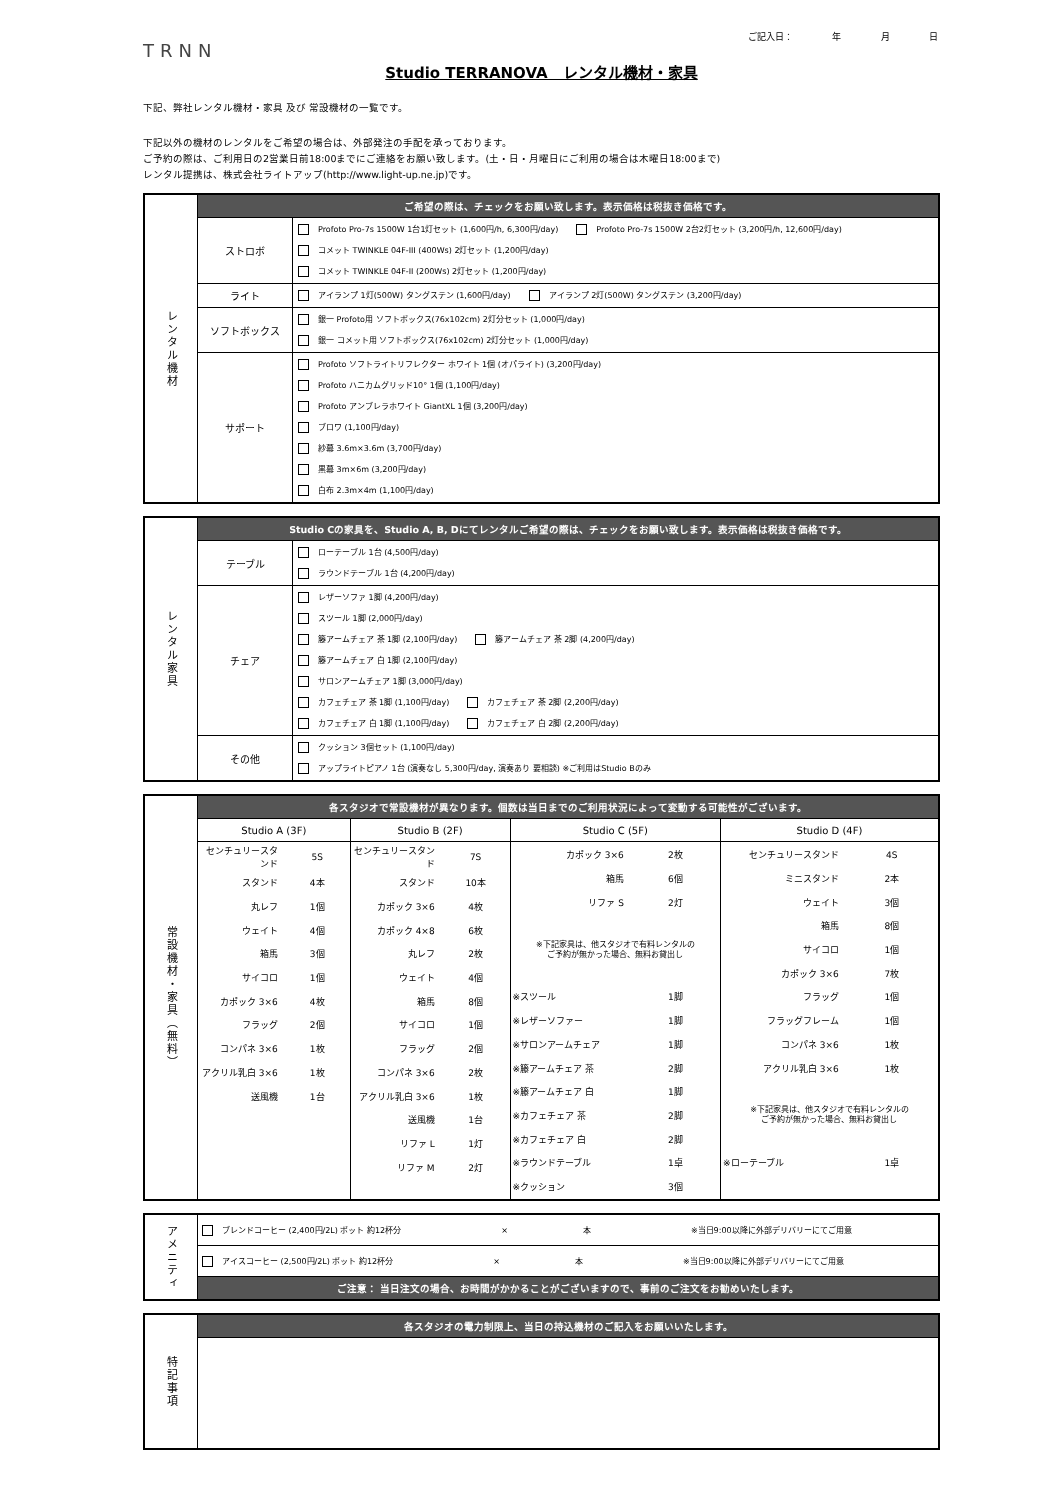TRNN
ご記入日： 年 月 日
Studio TERRANOVA　レンタル機材・家具
下記、弊社レンタル機材・家具 及び 常設機材の一覧です。
下記以外の機材のレンタルをご希望の場合は、外部発注の手配を承っております。
ご予約の際は、ご利用日の2営業日前18:00までにご連絡をお願い致します。(土・日・月曜日にご利用の場合は木曜日18:00まで)
レンタル提携は、株式会社ライトアップ(http://www.light-up.ne.jp)です。
| レンタル機材 | ご希望の際は、チェックをお願い致します。表示価格は税抜き価格です。 | |
| | ストロボ | Profoto Pro-7s 1500W 1台1灯セット (1,600円/h, 6,300円/day) Profoto Pro-7s 1500W 2台2灯セット (3,200円/h, 12,600円/day) コメット TWINKLE 04F-III (400Ws) 2灯セット (1,200円/day) コメット TWINKLE 04F-II (200Ws) 2灯セット (1,200円/day) |
| | ライト | アイランプ 1灯(500W) タングステン (1,600円/day) アイランプ 2灯(500W) タングステン (3,200円/day) |
| | ソフトボックス | 銀一 Profoto用 ソフトボックス(76x102cm) 2灯分セット (1,000円/day) 銀一 コメット用 ソフトボックス(76x102cm) 2灯分セット (1,000円/day) |
| | サポート | Profoto ソフトライトリフレクター ホワイト 1個 (オパライト) (3,200円/day) Profoto ハニカムグリッド10° 1個 (1,100円/day) Profoto アンブレラホワイト GiantXL 1個 (3,200円/day) ブロワ (1,100円/day) 紗幕 3.6m×3.6m (3,700円/day) 黒幕 3m×6m (3,200円/day) 白布 2.3m×4m (1,100円/day) |
| レンタル家具 | Studio Cの家具を、Studio A, B, Dにてレンタルご希望の際は、チェックをお願い致します。表示価格は税抜き価格です。 | |
| | テーブル | ローテーブル 1台 (4,500円/day) ラウンドテーブル 1台 (4,200円/day) |
| | チェア | レザーソファ 1脚 (4,200円/day) スツール 1脚 (2,000円/day) 籐アームチェア 茶 1脚 (2,100円/day) 籐アームチェア 茶 2脚 (4,200円/day) 籐アームチェア 白 1脚 (2,100円/day) サロンアームチェア 1脚 (3,000円/day) カフェチェア 茶 1脚 (1,100円/day) カフェチェア 茶 2脚 (2,200円/day) カフェチェア 白 1脚 (1,100円/day) カフェチェア 白 2脚 (2,200円/day) |
| | その他 | クッション 3個セット (1,100円/day) アップライトピアノ 1台 (演奏なし 5,300円/day, 演奏あり 要相談) ※ご利用はStudio Bのみ |
| 常設機材・家具（無料） | 各スタジオで常設機材が異なります。個数は当日までのご利用状況によって変動する可能性がございます。 | | | |
| | Studio A (3F) | Studio B (2F) | Studio C (5F) | Studio D (4F) |
| | / センチュリースタンド / 5S / / スタンド / 4本 / / 丸レフ / 1個 / / ウェイト / 4個 / / 箱馬 / 3個 / / サイコロ / 1個 / / カポック 3×6 / 4枚 / / フラッグ / 2個 / / コンパネ 3×6 / 1枚 / / アクリル乳白 3×6 / 1枚 / / 送風機 / 1台 / | / センチュリースタンド / 7S / / スタンド / 10本 / / カポック 3×6 / 4枚 / / カポック 4×8 / 6枚 / / 丸レフ / 2枚 / / ウェイト / 4個 / / 箱馬 / 8個 / / サイコロ / 1個 / / フラッグ / 2個 / / コンパネ 3×6 / 2枚 / / アクリル乳白 3×6 / 1枚 / / 送風機 / 1台 / / リファ L / 1灯 / / リファ M / 2灯 / | / カポック 3×6 / 2枚 / / 箱馬 / 6個 / / リファ S / 2灯 / / ※下記家具は、他スタジオで有料レンタルの ご予約が無かった場合、無料お貸出し / / / ※スツール / 1脚 / / ※レザーソファー / 1脚 / / ※サロンアームチェア / 1脚 / / ※籐アームチェア 茶 / 2脚 / / ※籐アームチェア 白 / 1脚 / / ※カフェチェア 茶 / 2脚 / / ※カフェチェア 白 / 2脚 / / ※ラウンドテーブル / 1卓 / / ※クッション / 3個 / | / センチュリースタンド / 4S / / ミニスタンド / 2本 / / ウェイト / 3個 / / 箱馬 / 8個 / / サイコロ / 1個 / / カポック 3×6 / 7枚 / / フラッグ / 1個 / / フラッグフレーム / 1個 / / コンパネ 3×6 / 1枚 / / アクリル乳白 3×6 / 1枚 / / ※下記家具は、他スタジオで有料レンタルの ご予約が無かった場合、無料お貸出し / / / ※ローテーブル / 1卓 / |
| アメニティ | ブレンドコーヒー (2,400円/2L) ポット 約12杯分 × 本 ※当日9:00以降に外部デリバリーにてご用意 |
| | アイスコーヒー (2,500円/2L) ポット 約12杯分 × 本 ※当日9:00以降に外部デリバリーにてご用意 |
| | ご注意： 当日注文の場合、お時間がかかることがございますので、事前のご注文をお勧めいたします。 |
| 特記事項 | 各スタジオの電力制限上、当日の持込機材のご記入をお願いいたします。 |